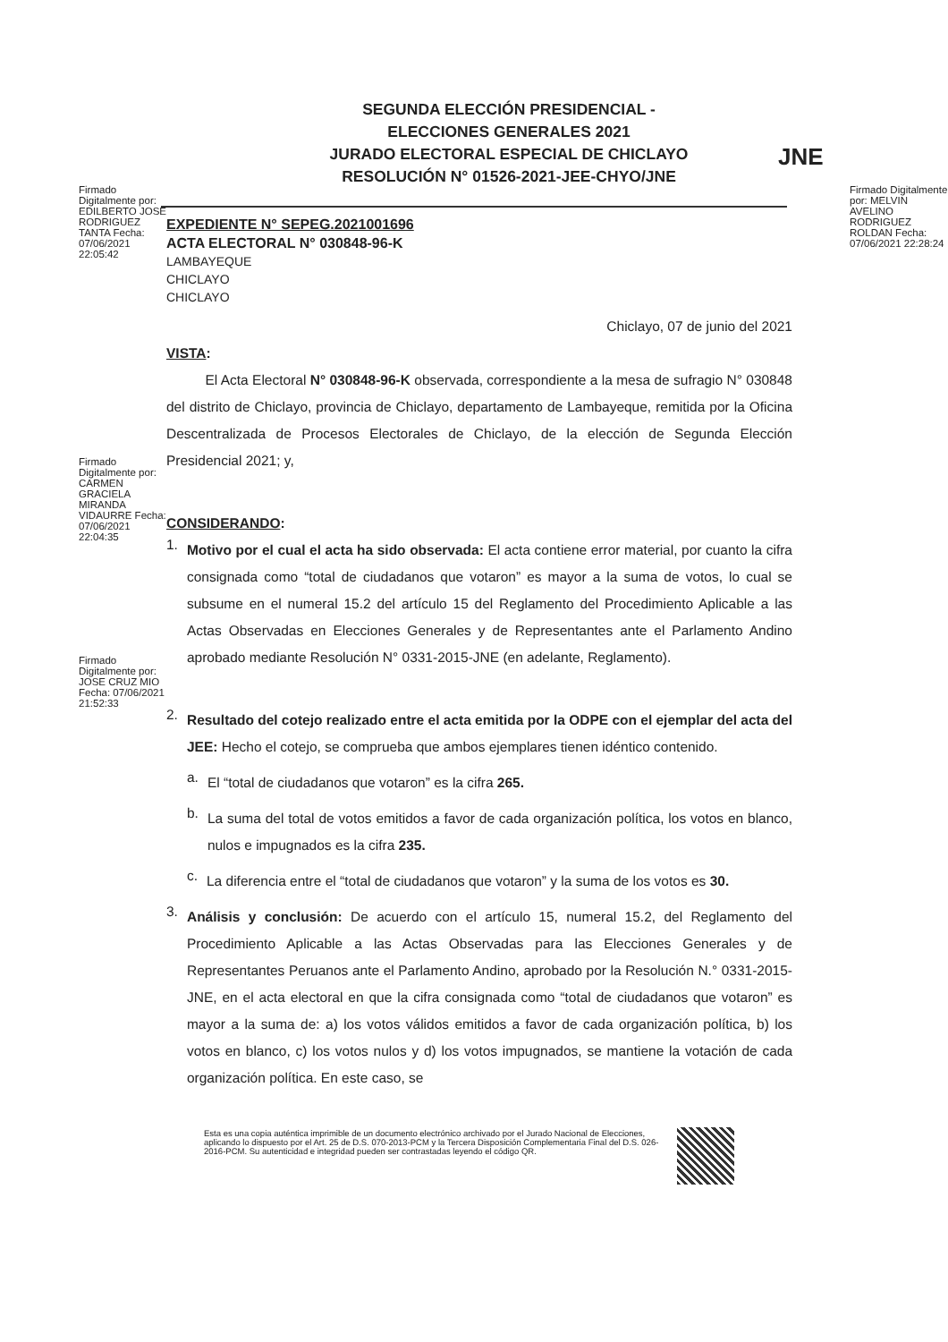Firmado Digitalmente por: EDILBERTO JOSE RODRIGUEZ TANTA Fecha: 07/06/2021 22:05:42
SEGUNDA ELECCIÓN PRESIDENCIAL -
ELECCIONES GENERALES 2021
JURADO ELECTORAL ESPECIAL DE CHICLAYO
RESOLUCIÓN N° 01526-2021-JEE-CHYO/JNE
JNE
Firmado Digitalmente por: MELVIN AVELINO RODRIGUEZ ROLDAN Fecha: 07/06/2021 22:28:24
EXPEDIENTE N° SEPEG.2021001696
ACTA ELECTORAL N° 030848-96-K
LAMBAYEQUE
CHICLAYO
CHICLAYO
Chiclayo, 07 de junio del 2021
VISTA:
El Acta Electoral N° 030848-96-K observada, correspondiente a la mesa de sufragio N° 030848 del distrito de Chiclayo, provincia de Chiclayo, departamento de Lambayeque, remitida por la Oficina Descentralizada de Procesos Electorales de Chiclayo, de la elección de Segunda Elección Presidencial 2021; y,
CONSIDERANDO:
1.
Motivo por el cual el acta ha sido observada: El acta contiene error material, por cuanto la cifra consignada como “total de ciudadanos que votaron” es mayor a la suma de votos, lo cual se subsume en el numeral 15.2 del artículo 15 del Reglamento del Procedimiento Aplicable a las Actas Observadas en Elecciones Generales y de Representantes ante el Parlamento Andino aprobado mediante Resolución N° 0331-2015-JNE (en adelante, Reglamento).
2.
Resultado del cotejo realizado entre el acta emitida por la ODPE con el ejemplar del acta del JEE: Hecho el cotejo, se comprueba que ambos ejemplares tienen idéntico contenido.
a.
El “total de ciudadanos que votaron” es la cifra 265.
b.
La suma del total de votos emitidos a favor de cada organización política, los votos en blanco, nulos e impugnados es la cifra 235.
c.
La diferencia entre el “total de ciudadanos que votaron” y la suma de los votos es 30.
3.
Análisis y conclusión: De acuerdo con el artículo 15, numeral 15.2, del Reglamento del Procedimiento Aplicable a las Actas Observadas para las Elecciones Generales y de Representantes Peruanos ante el Parlamento Andino, aprobado por la Resolución N.° 0331-2015-JNE, en el acta electoral en que la cifra consignada como “total de ciudadanos que votaron” es mayor a la suma de: a) los votos válidos emitidos a favor de cada organización política, b) los votos en blanco, c) los votos nulos y d) los votos impugnados, se mantiene la votación de cada organización política. En este caso, se
Firmado Digitalmente por: CARMEN GRACIELA MIRANDA VIDAURRE Fecha: 07/06/2021 22:04:35
Firmado Digitalmente por: JOSE CRUZ MIO Fecha: 07/06/2021 21:52:33
Esta es una copia auténtica imprimible de un documento electrónico archivado por el Jurado Nacional de Elecciones, aplicando lo dispuesto por el Art. 25 de D.S. 070-2013-PCM y la Tercera Disposición Complementaria Final del D.S. 026-2016-PCM. Su autenticidad e integridad pueden ser contrastadas leyendo el código QR.